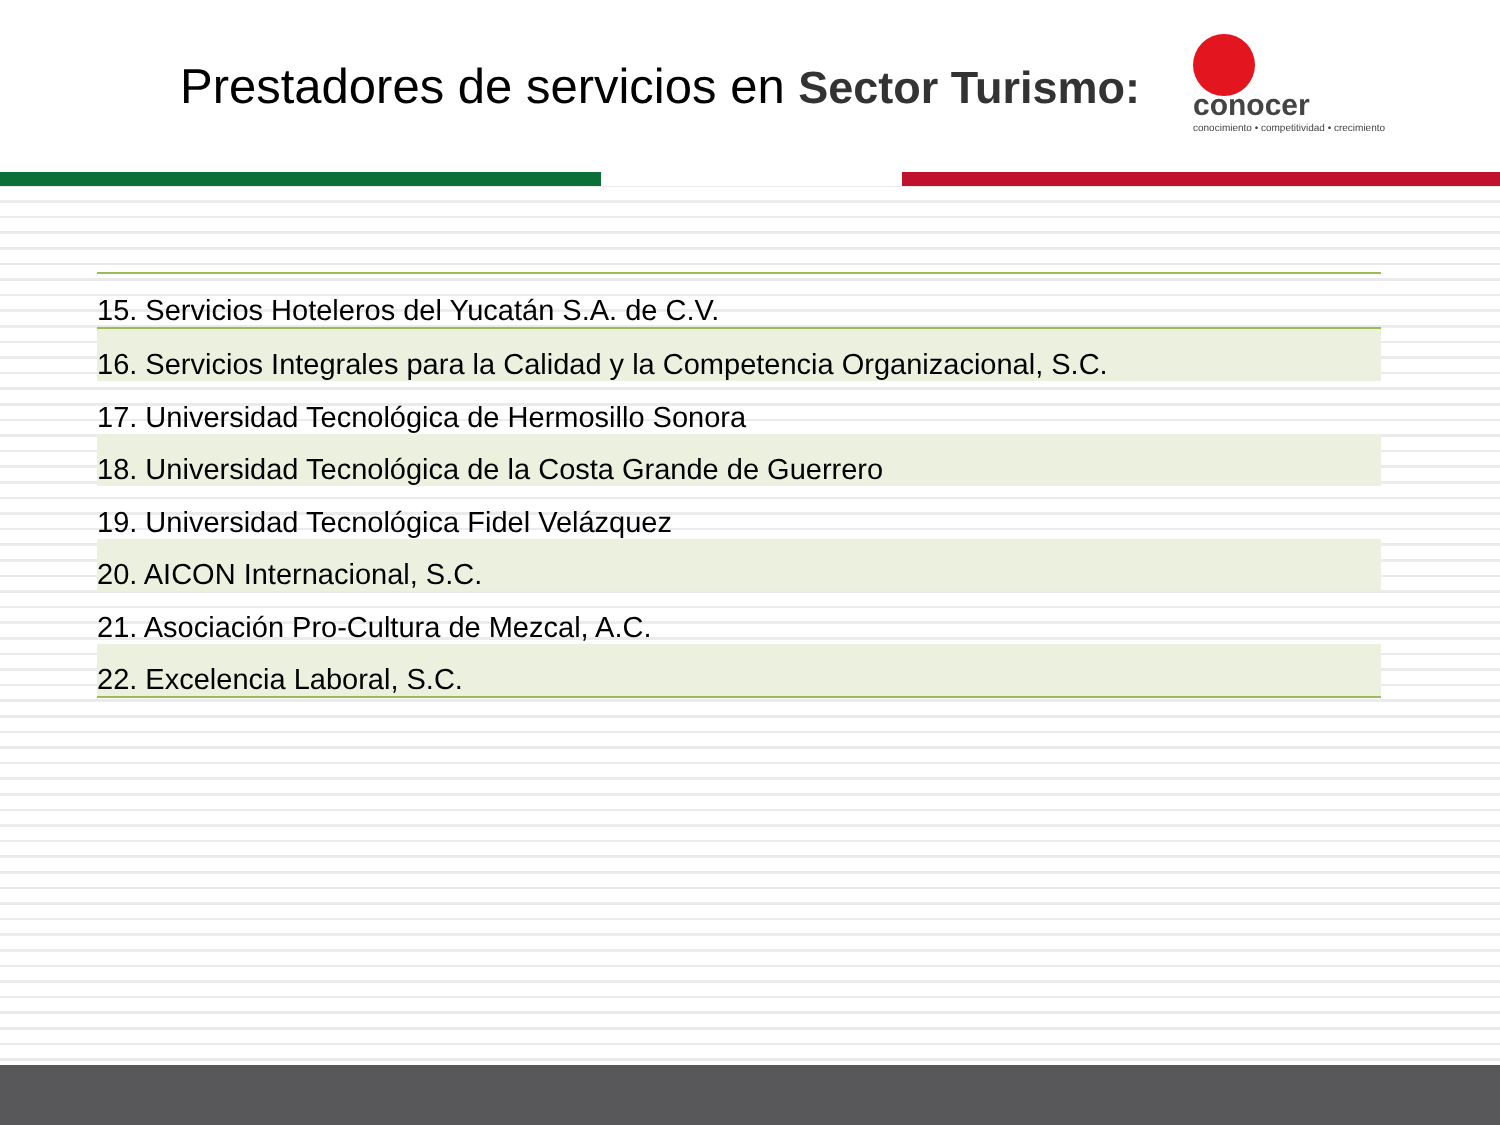Prestadores de servicios en Sector Turismo:
conocer
conocimiento • competitividad • crecimiento
| 15. Servicios Hoteleros del Yucatán S.A. de C.V. |
| 16. Servicios Integrales para la Calidad y la Competencia Organizacional, S.C. |
| 17. Universidad Tecnológica de Hermosillo Sonora |
| 18. Universidad Tecnológica de la Costa Grande de Guerrero |
| 19. Universidad Tecnológica Fidel Velázquez |
| 20. AICON Internacional, S.C. |
| 21. Asociación Pro-Cultura de Mezcal, A.C. |
| 22. Excelencia Laboral, S.C. |